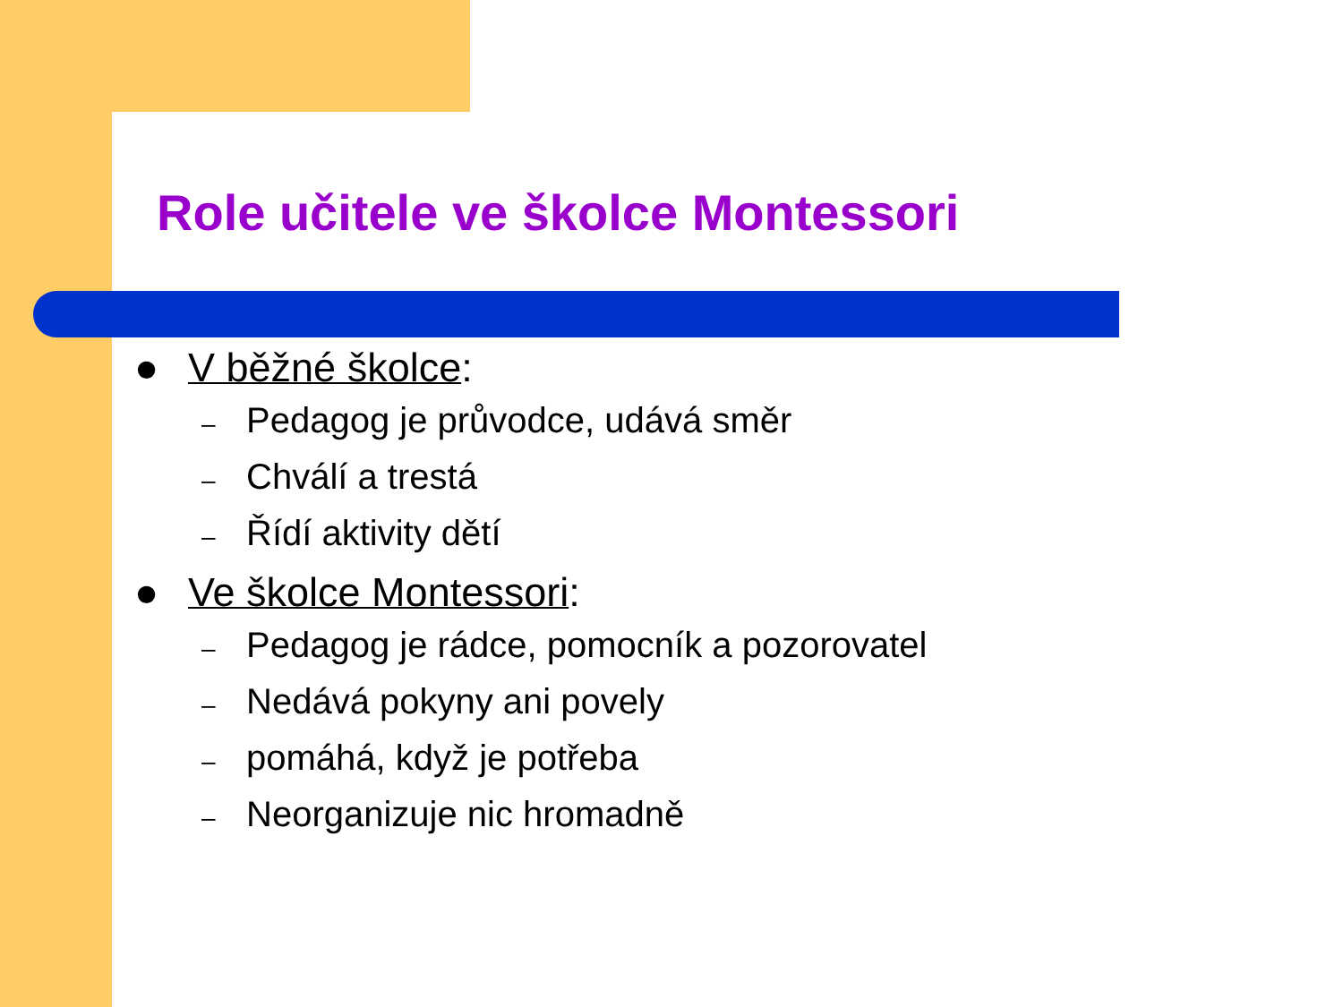Role učitele ve školce Montessori
● V běžné školce:
– Pedagog je průvodce, udává směr
– Chválí a trestá
– Řídí aktivity dětí
● Ve školce Montessori:
– Pedagog je rádce, pomocník a pozorovatel
– Nedává pokyny ani povely
– pomáhá, když je potřeba
– Neorganizuje nic hromadně